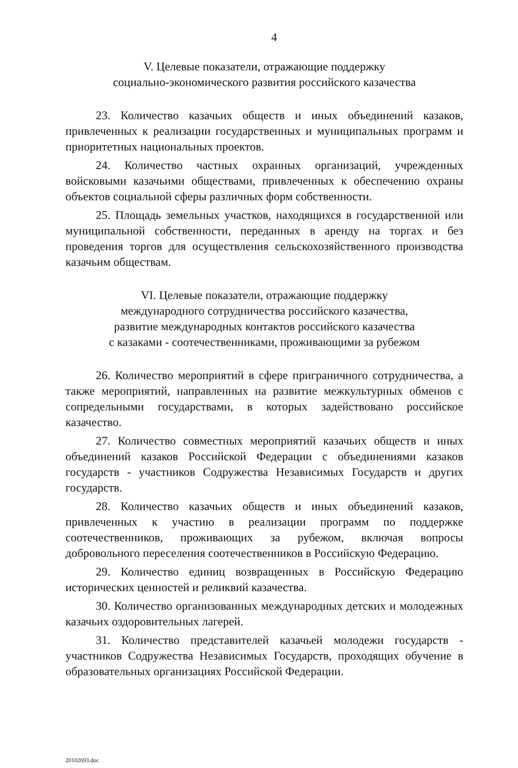4
V. Целевые показатели, отражающие поддержку
социально-экономического развития российского казачества
23. Количество казачьих обществ и иных объединений казаков, привлеченных к реализации государственных и муниципальных программ и приоритетных национальных проектов.
24. Количество частных охранных организаций, учрежденных войсковыми казачьими обществами, привлеченных к обеспечению охраны объектов социальной сферы различных форм собственности.
25. Площадь земельных участков, находящихся в государственной или муниципальной собственности, переданных в аренду на торгах и без проведения торгов для осуществления сельскохозяйственного производства казачьим обществам.
VI. Целевые показатели, отражающие поддержку
международного сотрудничества российского казачества,
развитие международных контактов российского казачества
с казаками - соотечественниками, проживающими за рубежом
26. Количество мероприятий в сфере приграничного сотрудничества, а также мероприятий, направленных на развитие межкультурных обменов с сопредельными государствами, в которых задействовано российское казачество.
27. Количество совместных мероприятий казачьих обществ и иных объединений казаков Российской Федерации с объединениями казаков государств - участников Содружества Независимых Государств и других государств.
28. Количество казачьих обществ и иных объединений казаков, привлеченных к участию в реализации программ по поддержке соотечественников, проживающих за рубежом, включая вопросы добровольного переселения соотечественников в Российскую Федерацию.
29. Количество единиц возвращенных в Российскую Федерацию исторических ценностей и реликвий казачества.
30. Количество организованных международных детских и молодежных казачьих оздоровительных лагерей.
31. Количество представителей казачьей молодежи государств - участников Содружества Независимых Государств, проходящих обучение в образовательных организациях Российской Федерации.
20102693.doc